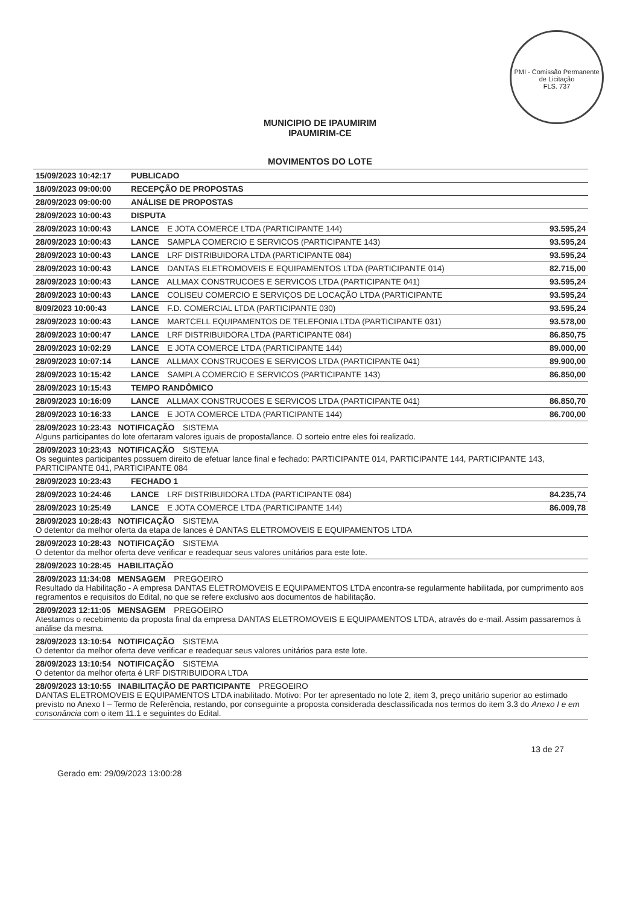PMI - Comissão Permanente de Licitação
FLS. 737
MUNICIPIO DE IPAUMIRIM
IPAUMIRIM-CE
MOVIMENTOS DO LOTE
| 15/09/2023 10:42:17 | PUBLICADO | |
| 18/09/2023 09:00:00 | RECEPÇÃO DE PROPOSTAS | |
| 28/09/2023 09:00:00 | ANÁLISE DE PROPOSTAS | |
| 28/09/2023 10:00:43 | DISPUTA | |
| 28/09/2023 10:00:43 | LANCE E JOTA COMERCE LTDA (PARTICIPANTE 144) | 93.595,24 |
| 28/09/2023 10:00:43 | LANCE SAMPLA COMERCIO E SERVICOS (PARTICIPANTE 143) | 93.595,24 |
| 28/09/2023 10:00:43 | LANCE LRF DISTRIBUIDORA LTDA (PARTICIPANTE 084) | 93.595,24 |
| 28/09/2023 10:00:43 | LANCE DANTAS ELETROMOVEIS E EQUIPAMENTOS LTDA (PARTICIPANTE 014) | 82.715,00 |
| 28/09/2023 10:00:43 | LANCE ALLMAX CONSTRUCOES E SERVICOS LTDA (PARTICIPANTE 041) | 93.595,24 |
| 28/09/2023 10:00:43 | LANCE COLISEU COMERCIO E SERVIÇOS DE LOCAÇÃO LTDA (PARTICIPANTE | 93.595,24 |
| 8/09/2023 10:00:43 | LANCE F.D. COMERCIAL LTDA (PARTICIPANTE 030) | 93.595,24 |
| 28/09/2023 10:00:43 | LANCE MARTCELL EQUIPAMENTOS DE TELEFONIA LTDA (PARTICIPANTE 031) | 93.578,00 |
| 28/09/2023 10:00:47 | LANCE LRF DISTRIBUIDORA LTDA (PARTICIPANTE 084) | 86.850,75 |
| 28/09/2023 10:02:29 | LANCE E JOTA COMERCE LTDA (PARTICIPANTE 144) | 89.000,00 |
| 28/09/2023 10:07:14 | LANCE ALLMAX CONSTRUCOES E SERVICOS LTDA (PARTICIPANTE 041) | 89.900,00 |
| 28/09/2023 10:15:42 | LANCE SAMPLA COMERCIO E SERVICOS (PARTICIPANTE 143) | 86.850,00 |
| 28/09/2023 10:15:43 | TEMPO RANDÔMICO | |
| 28/09/2023 10:16:09 | LANCE ALLMAX CONSTRUCOES E SERVICOS LTDA (PARTICIPANTE 041) | 86.850,70 |
| 28/09/2023 10:16:33 | LANCE E JOTA COMERCE LTDA (PARTICIPANTE 144) | 86.700,00 |
| 28/09/2023 10:23:43 NOTIFICAÇÃO SISTEMA Alguns participantes do lote ofertaram valores iguais de proposta/lance. O sorteio entre eles foi realizado. | | |
| 28/09/2023 10:23:43 NOTIFICAÇÃO SISTEMA Os seguintes participantes possuem direito de efetuar lance final e fechado: PARTICIPANTE 014, PARTICIPANTE 144, PARTICIPANTE 143, PARTICIPANTE 041, PARTICIPANTE 084 | | |
| 28/09/2023 10:23:43 | FECHADO 1 | |
| 28/09/2023 10:24:46 | LANCE LRF DISTRIBUIDORA LTDA (PARTICIPANTE 084) | 84.235,74 |
| 28/09/2023 10:25:49 | LANCE E JOTA COMERCE LTDA (PARTICIPANTE 144) | 86.009,78 |
| 28/09/2023 10:28:43 NOTIFICAÇÃO SISTEMA O detentor da melhor oferta da etapa de lances é DANTAS ELETROMOVEIS E EQUIPAMENTOS LTDA | | |
| 28/09/2023 10:28:43 NOTIFICAÇÃO SISTEMA O detentor da melhor oferta deve verificar e readequar seus valores unitários para este lote. | | |
| 28/09/2023 10:28:45 HABILITAÇÃO | | |
| 28/09/2023 11:34:08 MENSAGEM PREGOEIRO Resultado da Habilitação - A empresa DANTAS ELETROMOVEIS E EQUIPAMENTOS LTDA encontra-se regularmente habilitada, por cumprimento aos regramentos e requisitos do Edital, no que se refere exclusivo aos documentos de habilitação. | | |
| 28/09/2023 12:11:05 MENSAGEM PREGOEIRO Atestamos o recebimento da proposta final da empresa DANTAS ELETROMOVEIS E EQUIPAMENTOS LTDA, através do e-mail. Assim passaremos à análise da mesma. | | |
| 28/09/2023 13:10:54 NOTIFICAÇÃO SISTEMA O detentor da melhor oferta deve verificar e readequar seus valores unitários para este lote. | | |
| 28/09/2023 13:10:54 NOTIFICAÇÃO SISTEMA O detentor da melhor oferta é LRF DISTRIBUIDORA LTDA | | |
| 28/09/2023 13:10:55 INABILITAÇÃO DE PARTICIPANTE PREGOEIRO DANTAS ELETROMOVEIS E EQUIPAMENTOS LTDA inabilitado. Motivo: Por ter apresentado no lote 2, item 3, preço unitário superior ao estimado previsto no Anexo I – Termo de Referência, restando, por conseguinte a proposta considerada desclassificada nos termos do item 3.3 do Anexo I e em consonância com o item 11.1 e seguintes do Edital. | | |
Gerado em: 29/09/2023 13:00:28 13 de 27